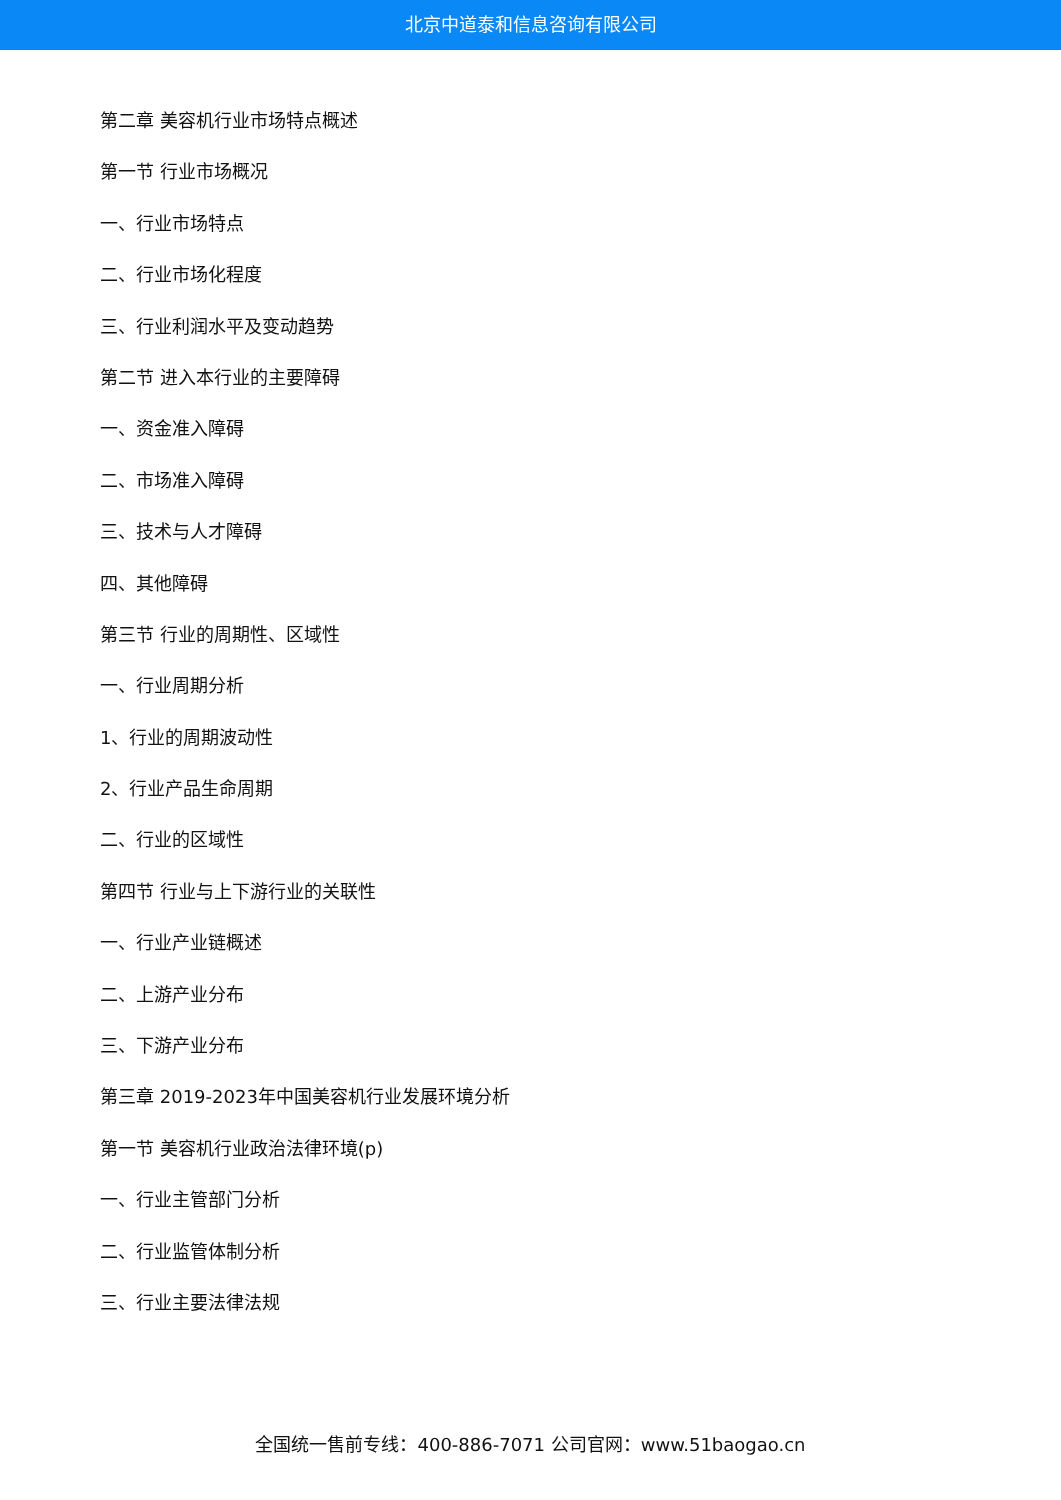北京中道泰和信息咨询有限公司
第二章 美容机行业市场特点概述
第一节 行业市场概况
一、行业市场特点
二、行业市场化程度
三、行业利润水平及变动趋势
第二节 进入本行业的主要障碍
一、资金准入障碍
二、市场准入障碍
三、技术与人才障碍
四、其他障碍
第三节 行业的周期性、区域性
一、行业周期分析
1、行业的周期波动性
2、行业产品生命周期
二、行业的区域性
第四节 行业与上下游行业的关联性
一、行业产业链概述
二、上游产业分布
三、下游产业分布
第三章 2019-2023年中国美容机行业发展环境分析
第一节 美容机行业政治法律环境(p)
一、行业主管部门分析
二、行业监管体制分析
三、行业主要法律法规
全国统一售前专线：400-886-7071 公司官网：www.51baogao.cn